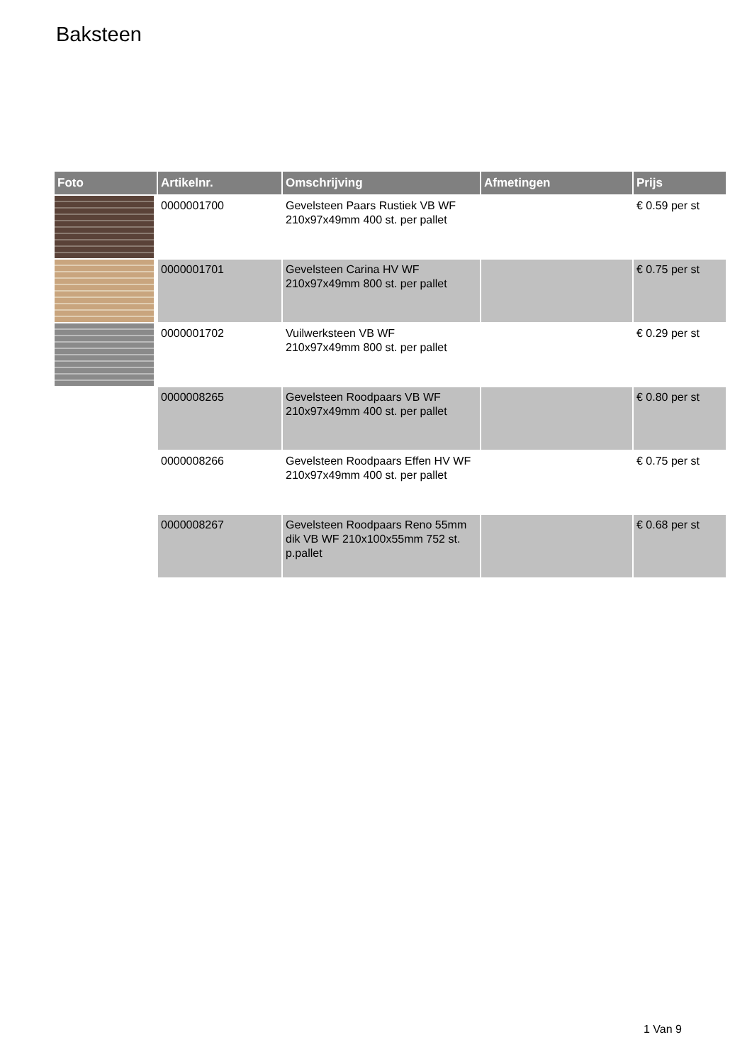Baksteen
| Foto | Artikelnr. | Omschrijving | Afmetingen | Prijs |
| --- | --- | --- | --- | --- |
| | 0000001700 | Gevelsteen Paars Rustiek VB WF 210x97x49mm 400 st. per pallet | | € 0.59 per st |
| | 0000001701 | Gevelsteen Carina HV WF 210x97x49mm 800 st. per pallet | | € 0.75 per st |
| | 0000001702 | Vuilwerksteen VB WF 210x97x49mm 800 st. per pallet | | € 0.29 per st |
| | 0000008265 | Gevelsteen Roodpaars VB WF 210x97x49mm 400 st. per pallet | | € 0.80 per st |
| | 0000008266 | Gevelsteen Roodpaars Effen HV WF 210x97x49mm 400 st. per pallet | | € 0.75 per st |
| | 0000008267 | Gevelsteen Roodpaars Reno 55mm dik VB WF 210x100x55mm 752 st. p.pallet | | € 0.68 per st |
1 Van 9